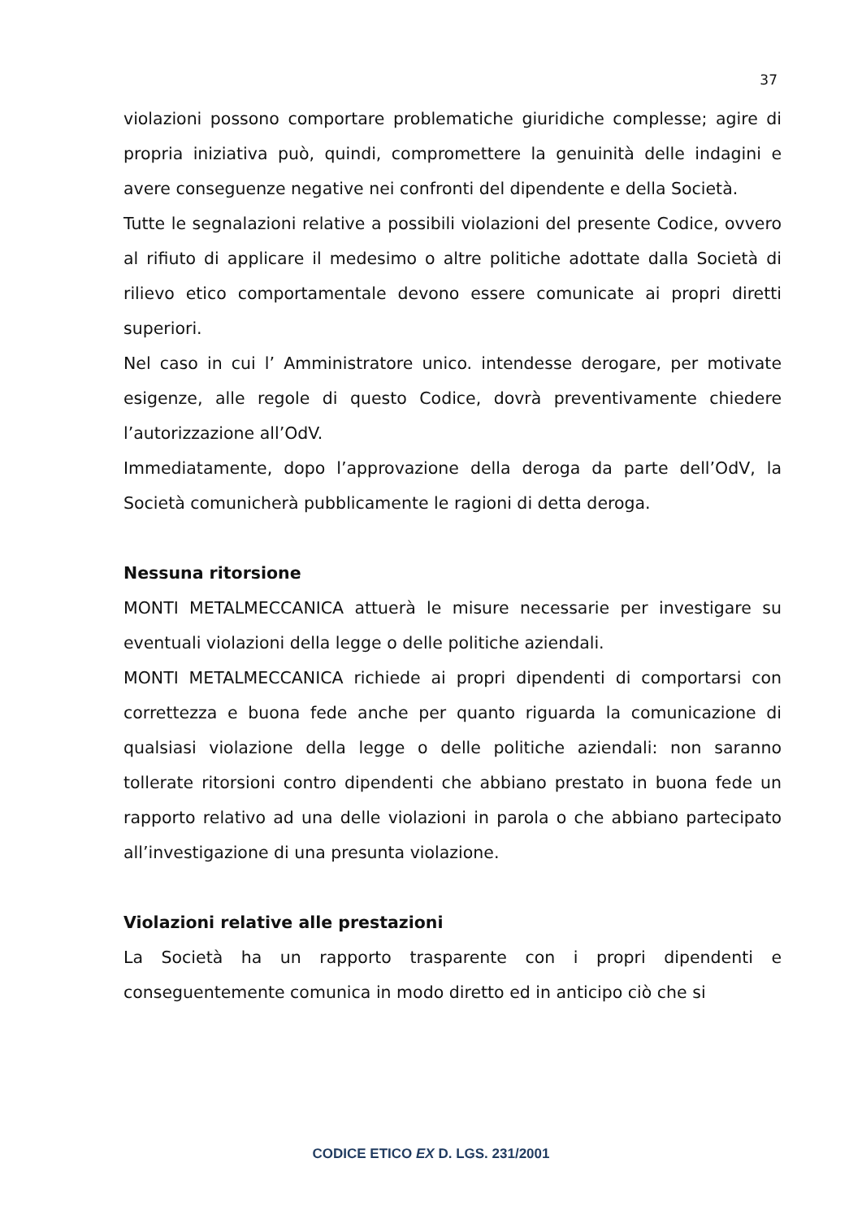37
violazioni possono comportare problematiche giuridiche complesse; agire di propria iniziativa può, quindi, compromettere la genuinità delle indagini e avere conseguenze negative nei confronti del dipendente e della Società.
Tutte le segnalazioni relative a possibili violazioni del presente Codice, ovvero al rifiuto di applicare il medesimo o altre politiche adottate dalla Società di rilievo etico comportamentale devono essere comunicate ai propri diretti superiori.
Nel caso in cui l’ Amministratore unico. intendesse derogare, per motivate esigenze, alle regole di questo Codice, dovrà preventivamente chiedere l’autorizzazione all’OdV.
Immediatamente, dopo l’approvazione della deroga da parte dell’OdV, la Società comunicherà pubblicamente le ragioni di detta deroga.
Nessuna ritorsione
MONTI METALMECCANICA attuerà le misure necessarie per investigare su eventuali violazioni della legge o delle politiche aziendali.
MONTI METALMECCANICA richiede ai propri dipendenti di comportarsi con correttezza e buona fede anche per quanto riguarda la comunicazione di qualsiasi violazione della legge o delle politiche aziendali: non saranno tollerate ritorsioni contro dipendenti che abbiano prestato in buona fede un rapporto relativo ad una delle violazioni in parola o che abbiano partecipato all’investigazione di una presunta violazione.
Violazioni relative alle prestazioni
La Società ha un rapporto trasparente con i propri dipendenti e conseguentemente comunica in modo diretto ed in anticipo ciò che si
CODICE ETICO EX D. LGS. 231/2001